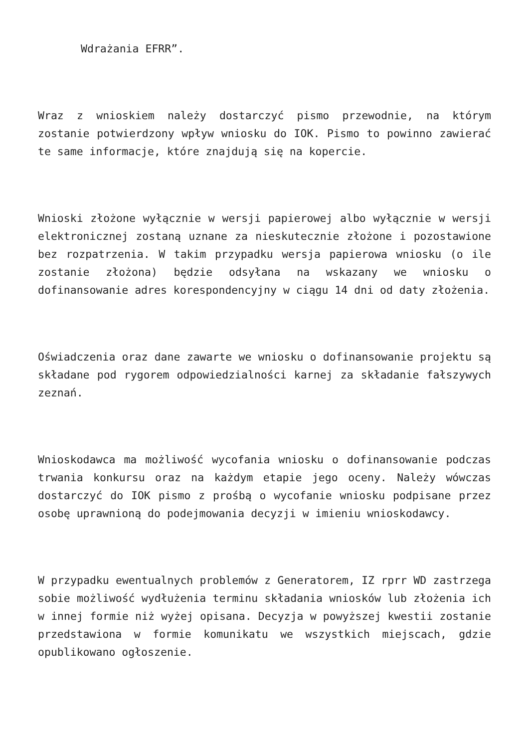Wdrażania EFRR”.
Wraz z wnioskiem należy dostarczyć pismo przewodnie, na którym zostanie potwierdzony wpływ wniosku do IOK. Pismo to powinno zawierać te same informacje, które znajdują się na kopercie.
Wnioski złożone wyłącznie w wersji papierowej albo wyłącznie w wersji elektronicznej zostaną uznane za nieskutecznie złożone i pozostawione bez rozpatrzenia. W takim przypadku wersja papierowa wniosku (o ile zostanie złożona) będzie odsyłana na wskazany we wniosku o dofinansowanie adres korespondencyjny w ciągu 14 dni od daty złożenia.
Oświadczenia oraz dane zawarte we wniosku o dofinansowanie projektu są składane pod rygorem odpowiedzialności karnej za składanie fałszywych zeznań.
Wnioskodawca ma możliwość wycofania wniosku o dofinansowanie podczas trwania konkursu oraz na każdym etapie jego oceny. Należy wówczas dostarczyć do IOK pismo z prośbą o wycofanie wniosku podpisane przez osobę uprawnioną do podejmowania decyzji w imieniu wnioskodawcy.
W przypadku ewentualnych problemów z Generatorem, IZ rprr WD zastrzega sobie możliwość wydłużenia terminu składania wniosków lub złożenia ich w innej formie niż wyżej opisana. Decyzja w powyższej kwestii zostanie przedstawiona w formie komunikatu we wszystkich miejscach, gdzie opublikowano ogłoszenie.